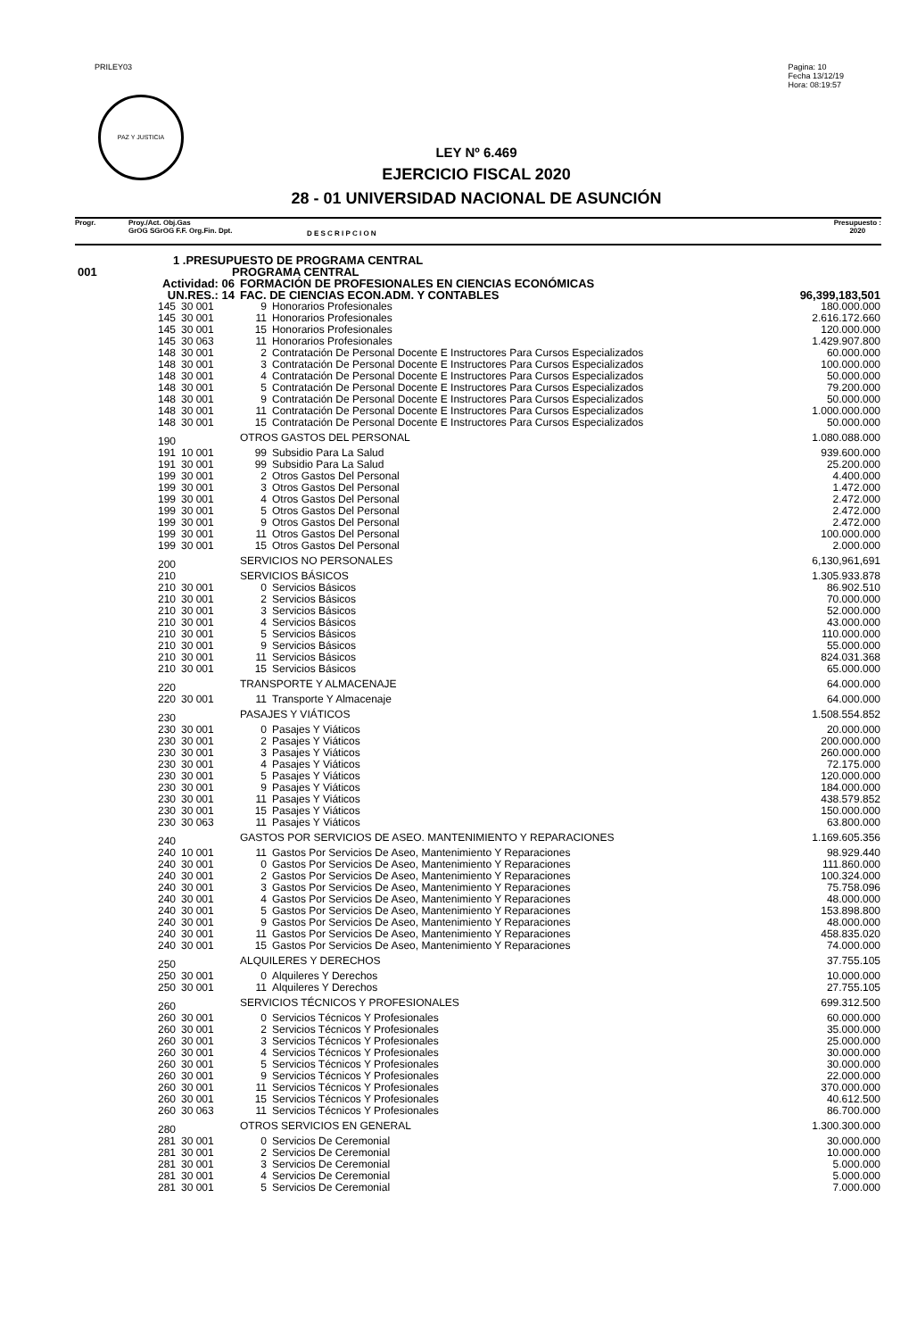PRILEY03 Pagina: 10
Fecha 13/12/19
Hora: 08:19:57
PAZ Y JUSTICIA
LEY Nº 6.469
EJERCICIO FISCAL 2020
28 - 01 UNIVERSIDAD NACIONAL DE ASUNCIÓN
Progr. Proy./Act. Obj.Gas
GrOG SGrOG F.F. Org.Fin. Dpt.
D E S C R I P C I O N
Presupuesto :
2020
| 1 .PRESUPUESTO DE PROGRAMA CENTRAL | | | | | |
| 001 | PROGRAMA CENTRAL | | | | |
| Actividad: 06 | | FORMACIÓN DE PROFESIONALES EN CIENCIAS ECONÓMICAS | | | |
| UN.RES.: 14 | | FAC. DE CIENCIAS ECON.ADM. Y CONTABLES | | | 96,399,183,501 |
| 145 | 30 001 | 9 | Honorarios Profesionales | | 180.000.000 |
| 145 | 30 001 | 11 | Honorarios Profesionales | | 2.616.172.660 |
| 145 | 30 001 | 15 | Honorarios Profesionales | | 120.000.000 |
| 145 | 30 063 | 11 | Honorarios Profesionales | | 1.429.907.800 |
| 148 | 30 001 | 2 | Contratación De Personal Docente E Instructores Para Cursos Especializados | | 60.000.000 |
| 148 | 30 001 | 3 | Contratación De Personal Docente E Instructores Para Cursos Especializados | | 100.000.000 |
| 148 | 30 001 | 4 | Contratación De Personal Docente E Instructores Para Cursos Especializados | | 50.000.000 |
| 148 | 30 001 | 5 | Contratación De Personal Docente E Instructores Para Cursos Especializados | | 79.200.000 |
| 148 | 30 001 | 9 | Contratación De Personal Docente E Instructores Para Cursos Especializados | | 50.000.000 |
| 148 | 30 001 | 11 | Contratación De Personal Docente E Instructores Para Cursos Especializados | | 1.000.000.000 |
| 148 | 30 001 | 15 | Contratación De Personal Docente E Instructores Para Cursos Especializados | | 50.000.000 |
| 190 | | OTROS GASTOS DEL PERSONAL | | | 1.080.088.000 |
| 191 | 10 001 | 99 | Subsidio Para La Salud | | 939.600.000 |
| 191 | 30 001 | 99 | Subsidio Para La Salud | | 25.200.000 |
| 199 | 30 001 | 2 | Otros Gastos Del Personal | | 4.400.000 |
| 199 | 30 001 | 3 | Otros Gastos Del Personal | | 1.472.000 |
| 199 | 30 001 | 4 | Otros Gastos Del Personal | | 2.472.000 |
| 199 | 30 001 | 5 | Otros Gastos Del Personal | | 2.472.000 |
| 199 | 30 001 | 9 | Otros Gastos Del Personal | | 2.472.000 |
| 199 | 30 001 | 11 | Otros Gastos Del Personal | | 100.000.000 |
| 199 | 30 001 | 15 | Otros Gastos Del Personal | | 2.000.000 |
| 200 | | SERVICIOS NO PERSONALES | | | 6,130,961,691 |
| 210 | | SERVICIOS BÁSICOS | | | 1.305.933.878 |
| 210 | 30 001 | 0 | Servicios Básicos | | 86.902.510 |
| 210 | 30 001 | 2 | Servicios Básicos | | 70.000.000 |
| 210 | 30 001 | 3 | Servicios Básicos | | 52.000.000 |
| 210 | 30 001 | 4 | Servicios Básicos | | 43.000.000 |
| 210 | 30 001 | 5 | Servicios Básicos | | 110.000.000 |
| 210 | 30 001 | 9 | Servicios Básicos | | 55.000.000 |
| 210 | 30 001 | 11 | Servicios Básicos | | 824.031.368 |
| 210 | 30 001 | 15 | Servicios Básicos | | 65.000.000 |
| 220 | | TRANSPORTE Y ALMACENAJE | | | 64.000.000 |
| 220 | 30 001 | 11 | Transporte Y Almacenaje | | 64.000.000 |
| 230 | | PASAJES Y VIÁTICOS | | | 1.508.554.852 |
| 230 | 30 001 | 0 | Pasajes Y Viáticos | | 20.000.000 |
| 230 | 30 001 | 2 | Pasajes Y Viáticos | | 200.000.000 |
| 230 | 30 001 | 3 | Pasajes Y Viáticos | | 260.000.000 |
| 230 | 30 001 | 4 | Pasajes Y Viáticos | | 72.175.000 |
| 230 | 30 001 | 5 | Pasajes Y Viáticos | | 120.000.000 |
| 230 | 30 001 | 9 | Pasajes Y Viáticos | | 184.000.000 |
| 230 | 30 001 | 11 | Pasajes Y Viáticos | | 438.579.852 |
| 230 | 30 001 | 15 | Pasajes Y Viáticos | | 150.000.000 |
| 230 | 30 063 | 11 | Pasajes Y Viáticos | | 63.800.000 |
| 240 | | GASTOS POR SERVICIOS DE ASEO. MANTENIMIENTO Y REPARACIONES | | | 1.169.605.356 |
| 240 | 10 001 | 11 | Gastos Por Servicios De Aseo, Mantenimiento Y Reparaciones | | 98.929.440 |
| 240 | 30 001 | 0 | Gastos Por Servicios De Aseo, Mantenimiento Y Reparaciones | | 111.860.000 |
| 240 | 30 001 | 2 | Gastos Por Servicios De Aseo, Mantenimiento Y Reparaciones | | 100.324.000 |
| 240 | 30 001 | 3 | Gastos Por Servicios De Aseo, Mantenimiento Y Reparaciones | | 75.758.096 |
| 240 | 30 001 | 4 | Gastos Por Servicios De Aseo, Mantenimiento Y Reparaciones | | 48.000.000 |
| 240 | 30 001 | 5 | Gastos Por Servicios De Aseo, Mantenimiento Y Reparaciones | | 153.898.800 |
| 240 | 30 001 | 9 | Gastos Por Servicios De Aseo, Mantenimiento Y Reparaciones | | 48.000.000 |
| 240 | 30 001 | 11 | Gastos Por Servicios De Aseo, Mantenimiento Y Reparaciones | | 458.835.020 |
| 240 | 30 001 | 15 | Gastos Por Servicios De Aseo, Mantenimiento Y Reparaciones | | 74.000.000 |
| 250 | | ALQUILERES Y DERECHOS | | | 37.755.105 |
| 250 | 30 001 | 0 | Alquileres Y Derechos | | 10.000.000 |
| 250 | 30 001 | 11 | Alquileres Y Derechos | | 27.755.105 |
| 260 | | SERVICIOS TÉCNICOS Y PROFESIONALES | | | 699.312.500 |
| 260 | 30 001 | 0 | Servicios Técnicos Y Profesionales | | 60.000.000 |
| 260 | 30 001 | 2 | Servicios Técnicos Y Profesionales | | 35.000.000 |
| 260 | 30 001 | 3 | Servicios Técnicos Y Profesionales | | 25.000.000 |
| 260 | 30 001 | 4 | Servicios Técnicos Y Profesionales | | 30.000.000 |
| 260 | 30 001 | 5 | Servicios Técnicos Y Profesionales | | 30.000.000 |
| 260 | 30 001 | 9 | Servicios Técnicos Y Profesionales | | 22.000.000 |
| 260 | 30 001 | 11 | Servicios Técnicos Y Profesionales | | 370.000.000 |
| 260 | 30 001 | 15 | Servicios Técnicos Y Profesionales | | 40.612.500 |
| 260 | 30 063 | 11 | Servicios Técnicos Y Profesionales | | 86.700.000 |
| 280 | | OTROS SERVICIOS EN GENERAL | | | 1.300.300.000 |
| 281 | 30 001 | 0 | Servicios De Ceremonial | | 30.000.000 |
| 281 | 30 001 | 2 | Servicios De Ceremonial | | 10.000.000 |
| 281 | 30 001 | 3 | Servicios De Ceremonial | | 5.000.000 |
| 281 | 30 001 | 4 | Servicios De Ceremonial | | 5.000.000 |
| 281 | 30 001 | 5 | Servicios De Ceremonial | | 7.000.000 |